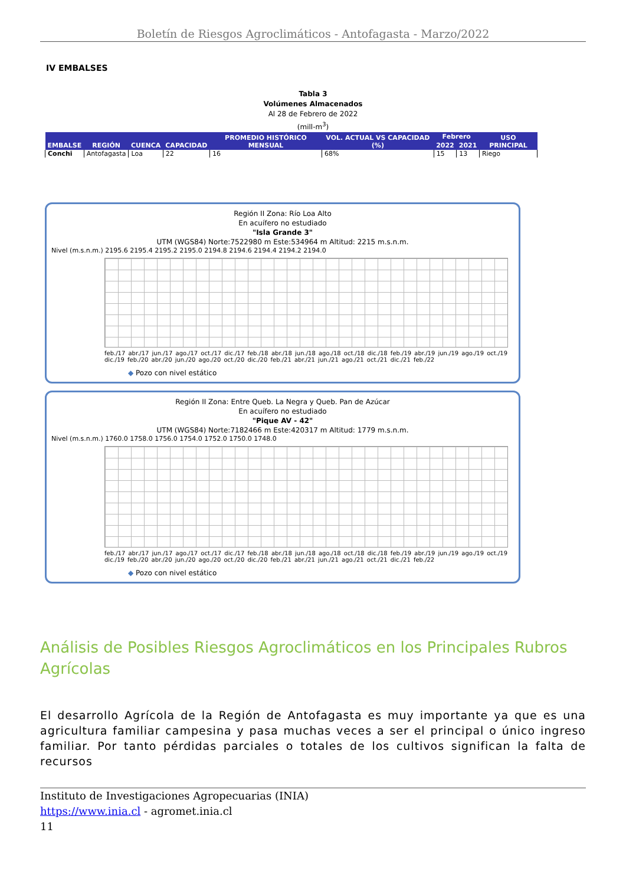Boletín de Riesgos Agroclimáticos - Antofagasta - Marzo/2022
IV EMBALSES
Tabla 3
Volúmenes Almacenados
Al 28 de Febrero de 2022
(mill-m<sup>3</sup>)
| EMBALSE | REGIÓN | CUENCA | CAPACIDAD | PROMEDIO HISTÓRICO MENSUAL | VOL. ACTUAL VS CAPACIDAD (%) | Febrero | | USO PRINCIPAL |
| --- | --- | --- | --- | --- | --- | --- | --- | --- |
| | | | | | | 2022 | 2021 | |
| Conchi | Antofagasta | Loa | 22 | 16 | 68% | 15 | 13 | Riego |
Región II Zona: Río Loa Alto
En acuífero no estudiado
"Isla Grande 3"
UTM (WGS84) Norte:7522980 m Este:534964 m Altitud: 2215 m.s.n.m.
Nivel (m.s.n.m.) 2195.6 2195.4 2195.2 2195.0 2194.8 2194.6 2194.4 2194.2 2194.0
feb./17 abr./17 jun./17 ago./17 oct./17 dic./17 feb./18 abr./18 jun./18 ago./18 oct./18 dic./18 feb./19 abr./19 jun./19 ago./19 oct./19 dic./19 feb./20 abr./20 jun./20 ago./20 oct./20 dic./20 feb./21 abr./21 jun./21 ago./21 oct./21 dic./21 feb./22
◆ Pozo con nivel estático
Región II Zona: Entre Queb. La Negra y Queb. Pan de Azúcar
En acuífero no estudiado
"Pique AV - 42"
UTM (WGS84) Norte:7182466 m Este:420317 m Altitud: 1779 m.s.n.m.
Nivel (m.s.n.m.) 1760.0 1758.0 1756.0 1754.0 1752.0 1750.0 1748.0
feb./17 abr./17 jun./17 ago./17 oct./17 dic./17 feb./18 abr./18 jun./18 ago./18 oct./18 dic./18 feb./19 abr./19 jun./19 ago./19 oct./19 dic./19 feb./20 abr./20 jun./20 ago./20 oct./20 dic./20 feb./21 abr./21 jun./21 ago./21 oct./21 dic./21 feb./22
◆ Pozo con nivel estático
Análisis de Posibles Riesgos Agroclimáticos en los Principales Rubros Agrícolas
El desarrollo Agrícola de la Región de Antofagasta es muy importante ya que es una agricultura familiar campesina y pasa muchas veces a ser el principal o único ingreso familiar. Por tanto pérdidas parciales o totales de los cultivos significan la falta de recursos
Instituto de Investigaciones Agropecuarias (INIA)
https://www.inia.cl - agromet.inia.cl
11